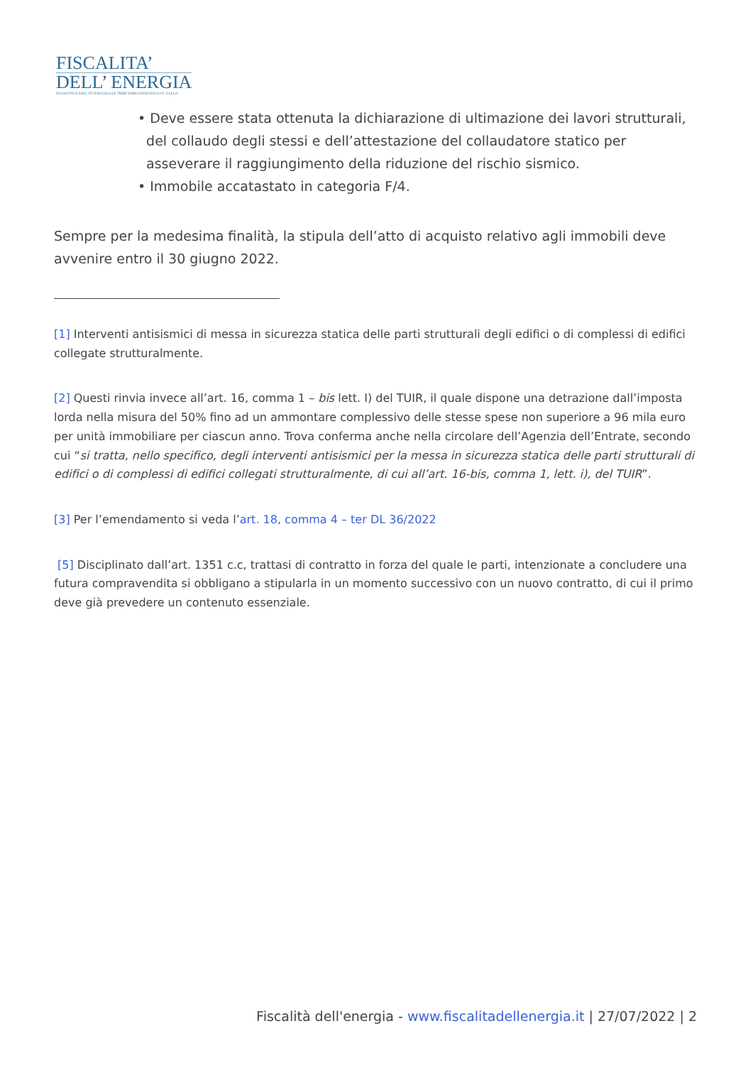FISCALITA’
DELL’ ENERGIA
DI SALVINI E SOCI, STUDIO LEGALE TRIBUTARIO FONDATO DA F. GALLO
• Deve essere stata ottenuta la dichiarazione di ultimazione dei lavori strutturali,
del collaudo degli stessi e dell’attestazione del collaudatore statico per
asseverare il raggiungimento della riduzione del rischio sismico.
• Immobile accatastato in categoria F/4.
Sempre per la medesima finalità, la stipula dell’atto di acquisto relativo agli immobili deve avvenire entro il 30 giugno 2022.
[1] Interventi antisismici di messa in sicurezza statica delle parti strutturali degli edifici o di complessi di edifici collegate strutturalmente.
[2] Questi rinvia invece all’art. 16, comma 1 – bis lett. I) del TUIR, il quale dispone una detrazione dall’imposta lorda nella misura del 50% fino ad un ammontare complessivo delle stesse spese non superiore a 96 mila euro per unità immobiliare per ciascun anno. Trova conferma anche nella circolare dell’Agenzia dell’Entrate, secondo cui “si tratta, nello specifico, degli interventi antisismici per la messa in sicurezza statica delle parti strutturali di edifici o di complessi di edifici collegati strutturalmente, di cui all’art. 16-bis, comma 1, lett. i), del TUIR”.
[3] Per l’emendamento si veda l’art. 18, comma 4 – ter DL 36/2022
[5] Disciplinato dall’art. 1351 c.c, trattasi di contratto in forza del quale le parti, intenzionate a concludere una futura compravendita si obbligano a stipularla in un momento successivo con un nuovo contratto, di cui il primo deve già prevedere un contenuto essenziale.
Fiscalità dell'energia - www.fiscalitadellenergia.it | 27/07/2022 | 2